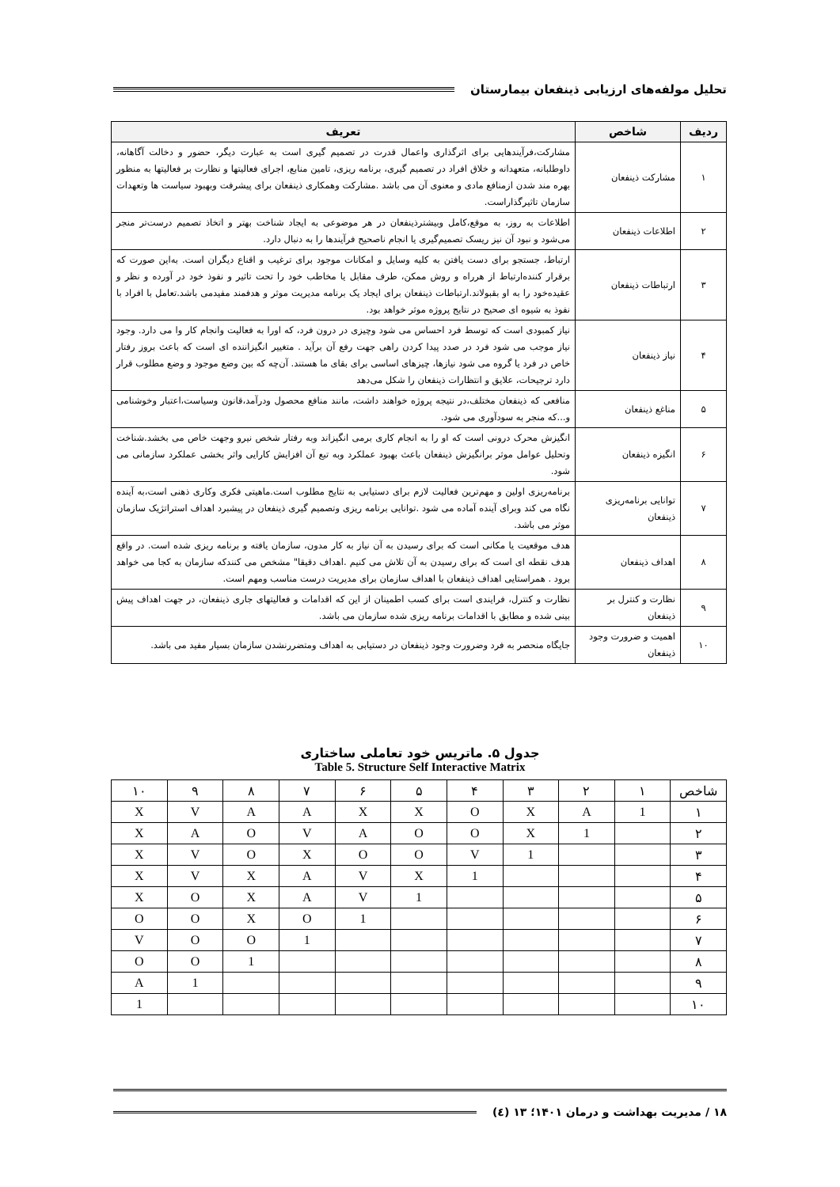تحلیل مولفه‌های ارزیابی ذینفعان بیمارستان
| ردیف | شاخص | تعریف |
| --- | --- | --- |
| ۱ | مشارکت ذینفعان | مشارکت،فرآیندهایی برای اثرگذاری واعمال قدرت در تصمیم گیری است به عبارت دیگر، حضور و دخالت آگاهانه، داوطلبانه، متعهدانه و خلاق افراد در تصمیم گیری، برنامه ریزی، تامین منابع، اجرای فعالیتها و نظارت بر فعالیتها به منظور بهره مند شدن ازمنافع مادی و معنوی آن می باشد .مشارکت وهمکاری ذینفعان برای پیشرفت وبهبود سیاست ها وتعهدات سازمان تاثیرگذاراست. |
| ۲ | اطلاعات ذینفعان | اطلاعات به روز، به موقع،کامل وبیشترذینفعان در هر موضوعی به ایجاد شناخت بهتر و اتخاذ تصمیم درست‌تر منجر می‌شود و نبود آن نیز ریسک تصمیم‌گیری یا انجام ناصحیح فرآیندها را به دنبال دارد. |
| ۳ | ارتباطات ذینفعان | ارتباط، جستجو برای دست یافتن به کلیه وسایل و امکانات موجود برای ترغیب و اقناع دیگران است. به‌این صورت که برقرار کننده‌ارتباط از هرراه و روش ممکن، طرف مقابل یا مخاطب خود را تحت تاثیر و نفوذ خود در آورده و نظر و عقیده‌خود را به او بقبولاند.ارتباطات ذینفعان برای ایجاد یک برنامه مدیریت موثر و هدفمند مفیدمی باشد.تعامل با افراد با نفوذ به شیوه ای صحیح در نتایج پروژه موثر خواهد بود. |
| ۴ | نیاز ذینفعان | نیاز کمبودی است که توسط فرد احساس می شود وچیزی در درون فرد، که اورا به فعالیت وانجام کار وا می دارد. وجود نیاز موجب می شود فرد در صدد پیدا کردن راهی جهت رفع آن برآید . متغییر انگیزاننده ای است که باعث بروز رفتار خاص در فرد یا گروه می شود نیازها، چیزهای اساسی برای بقای ما هستند. آن‌چه که بین وضع موجود و وضع مطلوب قرار دارد ترجیحات، علایق و انتظارات ذینفعان را شکل می‌دهد |
| ۵ | مناغع ذینفعان | منافعی که ذینفعان مختلف،در نتیجه پروژه خواهند داشت، مانند منافع محصول ودرآمد،قانون وسیاست،اعتبار وخوشنامی و...که منجر به سودآوری می شود. |
| ۶ | انگیزه ذینفعان | انگیزش محرک درونی است که او را به انجام کاری برمی انگیزاند وبه رفتار شخص نیرو وجهت خاص می بخشد.شناخت وتحلیل عوامل موثر برانگیزش ذینفعان باعث بهبود عملکرد وبه تبع آن افزایش کارایی واثر بخشی عملکرد سازمانی می شود. |
| ۷ | توانایی برنامه‌ریزی ذینفعان | برنامه‌ریزی اولین و مهم‌ترین فعالیت لازم برای دستیابی به نتایج مطلوب است.ماهیتی فکری وکاری ذهنی است،به آینده نگاه می کند وبرای آینده آماده می شود .توانایی برنامه ریزی وتصمیم گیری ذینفعان در پیشبرد اهداف استراتژیک سازمان موثر می باشد. |
| ۸ | اهداف ذینفعان | هدف موقعیت یا مکانی است که برای رسیدن به آن نیاز به کار مدون، سازمان یافته و برنامه ریزی شده است. در واقع هدف نقطه ای است که برای رسیدن به آن تلاش می کنیم .اهداف دقیقا" مشخص می کنندکه سازمان به کجا می خواهد برود . همراستایی اهداف ذینفعان با اهداف سازمان برای مدیریت درست مناسب ومهم است. |
| ۹ | نظارت و کنترل بر ذینفعان | نظارت و کنترل، فرایندی است برای کسب اطمینان از این که اقدامات و فعالیتهای جاری ذینفعان، در جهت اهداف پیش بینی شده و مطابق با اقدامات برنامه ریزی شده سازمان می باشد. |
| ۱۰ | اهمیت و ضرورت وجود ذینفعان | جایگاه منحصر به فرد وضرورت وجود ذینفعان در دستیابی به اهداف ومتضررنشدن سازمان بسیار مفید می باشد. |
جدول ۵. ماتریس خود تعاملی ساختاری
Table 5. Structure Self Interactive Matrix
| شاخص | ۱ | ۲ | ۳ | ۴ | ۵ | ۶ | ۷ | ۸ | ۹ | ۱۰ |
| ۱ | 1 | A | X | O | X | X | A | A | V | X |
| ۲ | | 1 | X | O | O | A | V | O | A | X |
| ۳ | | | 1 | V | O | O | X | O | V | X |
| ۴ | | | | 1 | X | V | A | X | V | X |
| ۵ | | | | | 1 | V | A | X | O | X |
| ۶ | | | | | | 1 | O | X | O | O |
| ۷ | | | | | | | 1 | O | O | V |
| ۸ | | | | | | | | 1 | O | O |
| ۹ | | | | | | | | | 1 | A |
| ۱۰ | | | | | | | | | | 1 |
۱۸ / مدیریت بهداشت و درمان ۱۴۰۱؛ ۱۳ (٤)